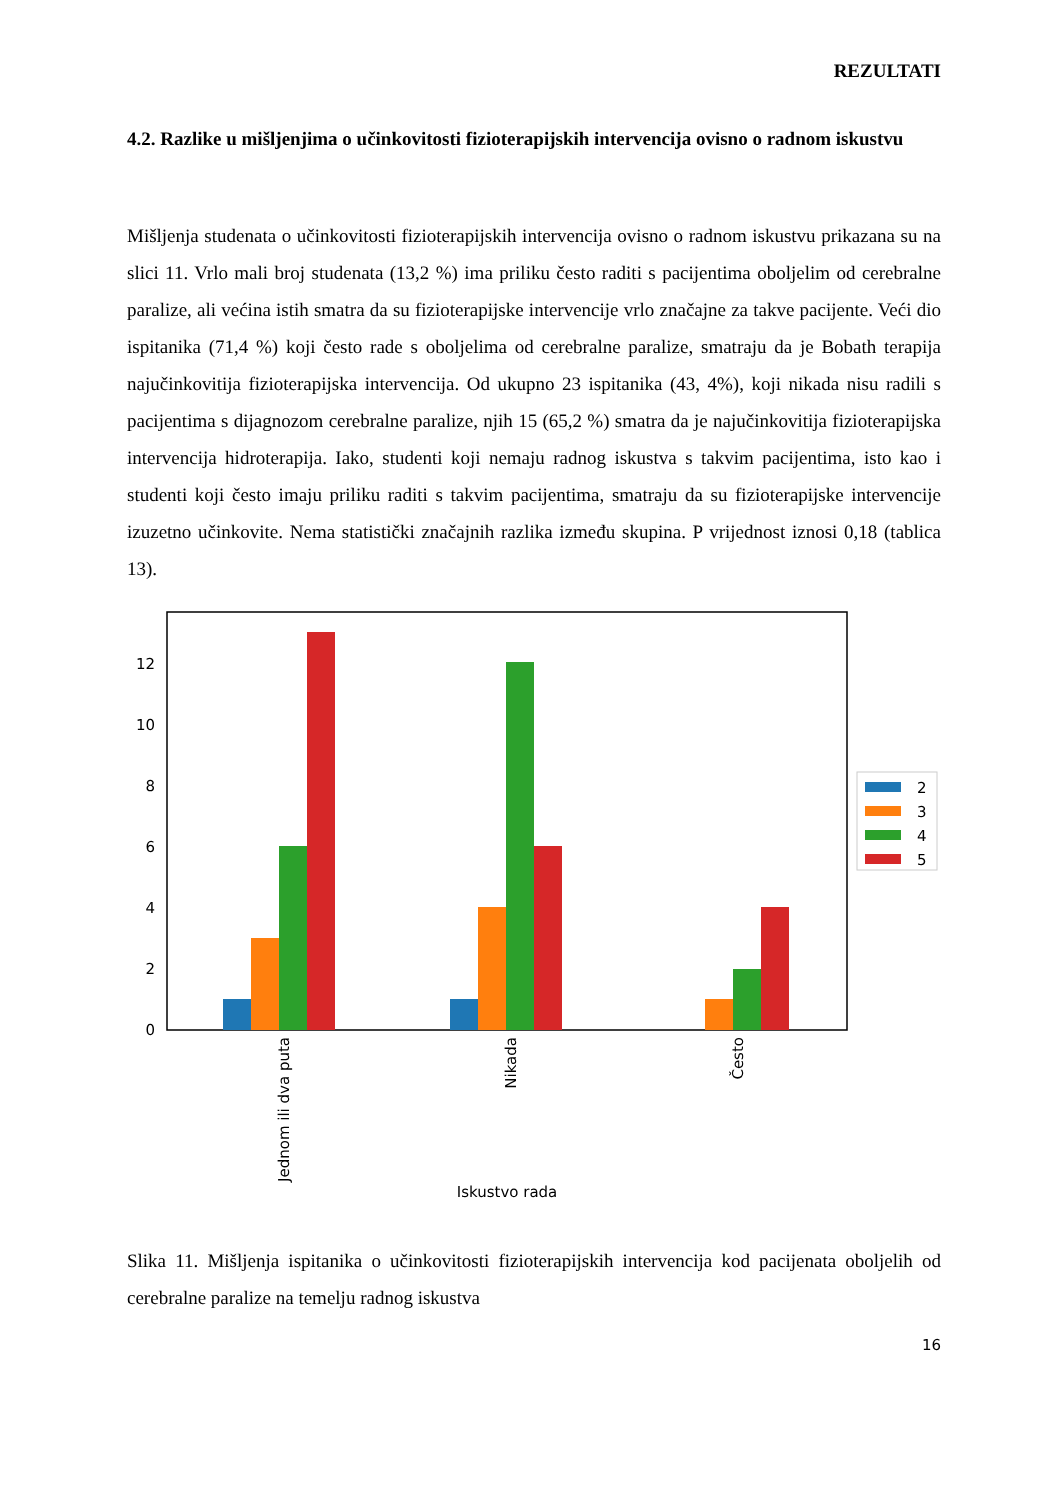REZULTATI
4.2. Razlike u mišljenjima o učinkovitosti fizioterapijskih intervencija ovisno o radnom iskustvu
Mišljenja studenata o učinkovitosti fizioterapijskih intervencija ovisno o radnom iskustvu prikazana su na slici 11. Vrlo mali broj studenata (13,2 %) ima priliku često raditi s pacijentima oboljelim od cerebralne paralize, ali većina istih smatra da su fizioterapijske intervencije vrlo značajne za takve pacijente. Veći dio ispitanika (71,4 %) koji često rade s oboljelima od cerebralne paralize, smatraju da je Bobath terapija najučinkovitija fizioterapijska intervencija. Od ukupno 23 ispitanika (43, 4%), koji nikada nisu radili s pacijentima s dijagnozom cerebralne paralize, njih 15 (65,2 %) smatra da je najučinkovitija fizioterapijska intervencija hidroterapija. Iako, studenti koji nemaju radnog iskustva s takvim pacijentima, isto kao i studenti koji često imaju priliku raditi s takvim pacijentima, smatraju da su fizioterapijske intervencije izuzetno učinkovite. Nema statistički značajnih razlika između skupina. P vrijednost iznosi 0,18 (tablica 13).
0
2
4
6
8
10
12
Jednom ili dva puta
Nikada
Često
Iskustvo rada
2
3
4
5
Slika 11. Mišljenja ispitanika o učinkovitosti fizioterapijskih intervencija kod pacijenata oboljelih od cerebralne paralize na temelju radnog iskustva
16